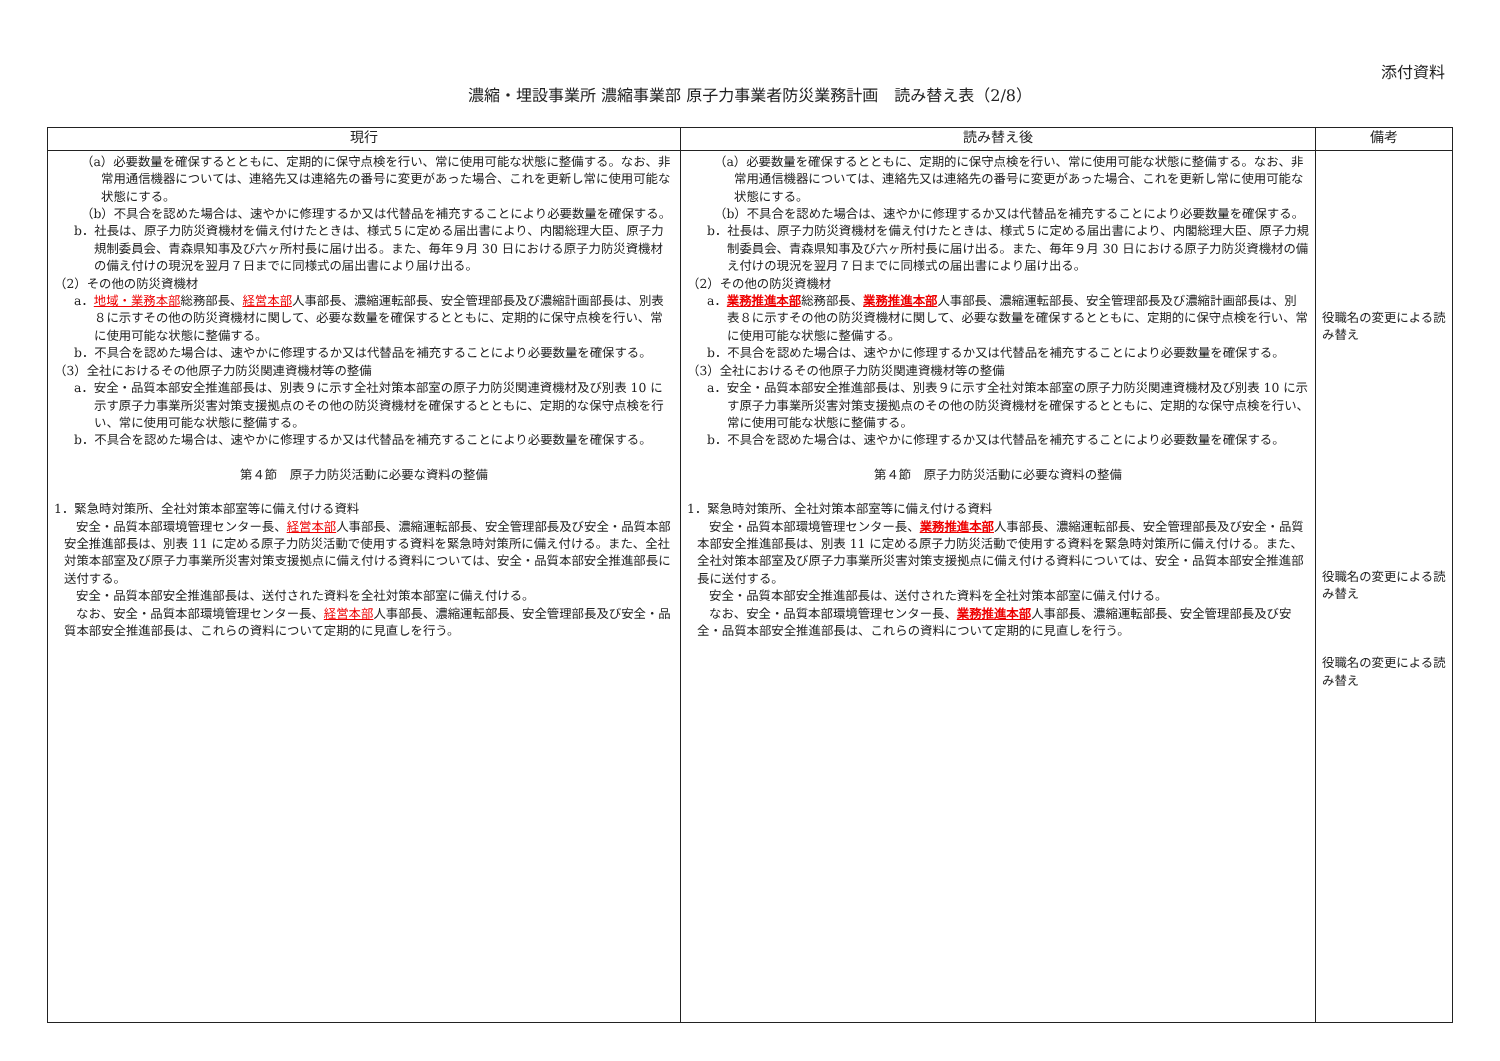添付資料
濃縮・埋設事業所 濃縮事業部 原子力事業者防災業務計画　読み替え表（2/8）
| 現行 | 読み替え後 | 備考 |
| --- | --- | --- |
| （a）必要数量を確保するとともに、定期的に保守点検を行い、常に使用可能な状態に整備する。なお、非常用通信機器については、連絡先又は連絡先の番号に変更があった場合、これを更新し常に使用可能な状態にする。 （b）不具合を認めた場合は、速やかに修理するか又は代替品を補充することにより必要数量を確保する。 b．社長は、原子力防災資機材を備え付けたときは、様式５に定める届出書により、内閣総理大臣、原子力規制委員会、青森県知事及び六ヶ所村長に届け出る。また、毎年９月 30 日における原子力防災資機材の備え付けの現況を翌月７日までに同様式の届出書により届け出る。 （2）その他の防災資機材 a． 地域・業務本部 総務部長、 経営本部 人事部長、濃縮運転部長、安全管理部長及び濃縮計画部長は、別表８に示すその他の防災資機材に関して、必要な数量を確保するとともに、定期的に保守点検を行い、常に使用可能な状態に整備する。 b．不具合を認めた場合は、速やかに修理するか又は代替品を補充することにより必要数量を確保する。 （3）全社におけるその他原子力防災関連資機材等の整備 a．安全・品質本部安全推進部長は、別表９に示す全社対策本部室の原子力防災関連資機材及び別表 10 に示す原子力事業所災害対策支援拠点のその他の防災資機材を確保するとともに、定期的な保守点検を行い、常に使用可能な状態に整備する。 b．不具合を認めた場合は、速やかに修理するか又は代替品を補充することにより必要数量を確保する。 第４節 原子力防災活動に必要な資料の整備 1．緊急時対策所、全社対策本部室等に備え付ける資料 安全・品質本部環境管理センター長、 経営本部 人事部長、濃縮運転部長、安全管理部長及び安全・品質本部安全推進部長は、別表 11 に定める原子力防災活動で使用する資料を緊急時対策所に備え付ける。また、全社対策本部室及び原子力事業所災害対策支援拠点に備え付ける資料については、安全・品質本部安全推進部長に送付する。 安全・品質本部安全推進部長は、送付された資料を全社対策本部室に備え付ける。 なお、安全・品質本部環境管理センター長、 経営本部 人事部長、濃縮運転部長、安全管理部長及び安全・品質本部安全推進部長は、これらの資料について定期的に見直しを行う。 | （a）必要数量を確保するとともに、定期的に保守点検を行い、常に使用可能な状態に整備する。なお、非常用通信機器については、連絡先又は連絡先の番号に変更があった場合、これを更新し常に使用可能な状態にする。 （b）不具合を認めた場合は、速やかに修理するか又は代替品を補充することにより必要数量を確保する。 b．社長は、原子力防災資機材を備え付けたときは、様式５に定める届出書により、内閣総理大臣、原子力規制委員会、青森県知事及び六ヶ所村長に届け出る。また、毎年９月 30 日における原子力防災資機材の備え付けの現況を翌月７日までに同様式の届出書により届け出る。 （2）その他の防災資機材 a． 業務推進本部 総務部長、 業務推進本部 人事部長、濃縮運転部長、安全管理部長及び濃縮計画部長は、別表８に示すその他の防災資機材に関して、必要な数量を確保するとともに、定期的に保守点検を行い、常に使用可能な状態に整備する。 b．不具合を認めた場合は、速やかに修理するか又は代替品を補充することにより必要数量を確保する。 （3）全社におけるその他原子力防災関連資機材等の整備 a．安全・品質本部安全推進部長は、別表９に示す全社対策本部室の原子力防災関連資機材及び別表 10 に示す原子力事業所災害対策支援拠点のその他の防災資機材を確保するとともに、定期的な保守点検を行い、常に使用可能な状態に整備する。 b．不具合を認めた場合は、速やかに修理するか又は代替品を補充することにより必要数量を確保する。 第４節 原子力防災活動に必要な資料の整備 1．緊急時対策所、全社対策本部室等に備え付ける資料 安全・品質本部環境管理センター長、 業務推進本部 人事部長、濃縮運転部長、安全管理部長及び安全・品質本部安全推進部長は、別表 11 に定める原子力防災活動で使用する資料を緊急時対策所に備え付ける。また、全社対策本部室及び原子力事業所災害対策支援拠点に備え付ける資料については、安全・品質本部安全推進部長に送付する。 安全・品質本部安全推進部長は、送付された資料を全社対策本部室に備え付ける。 なお、安全・品質本部環境管理センター長、 業務推進本部 人事部長、濃縮運転部長、安全管理部長及び安全・品質本部安全推進部長は、これらの資料について定期的に見直しを行う。 | 役職名の変更による読み替え 役職名の変更による読み替え 役職名の変更による読み替え |